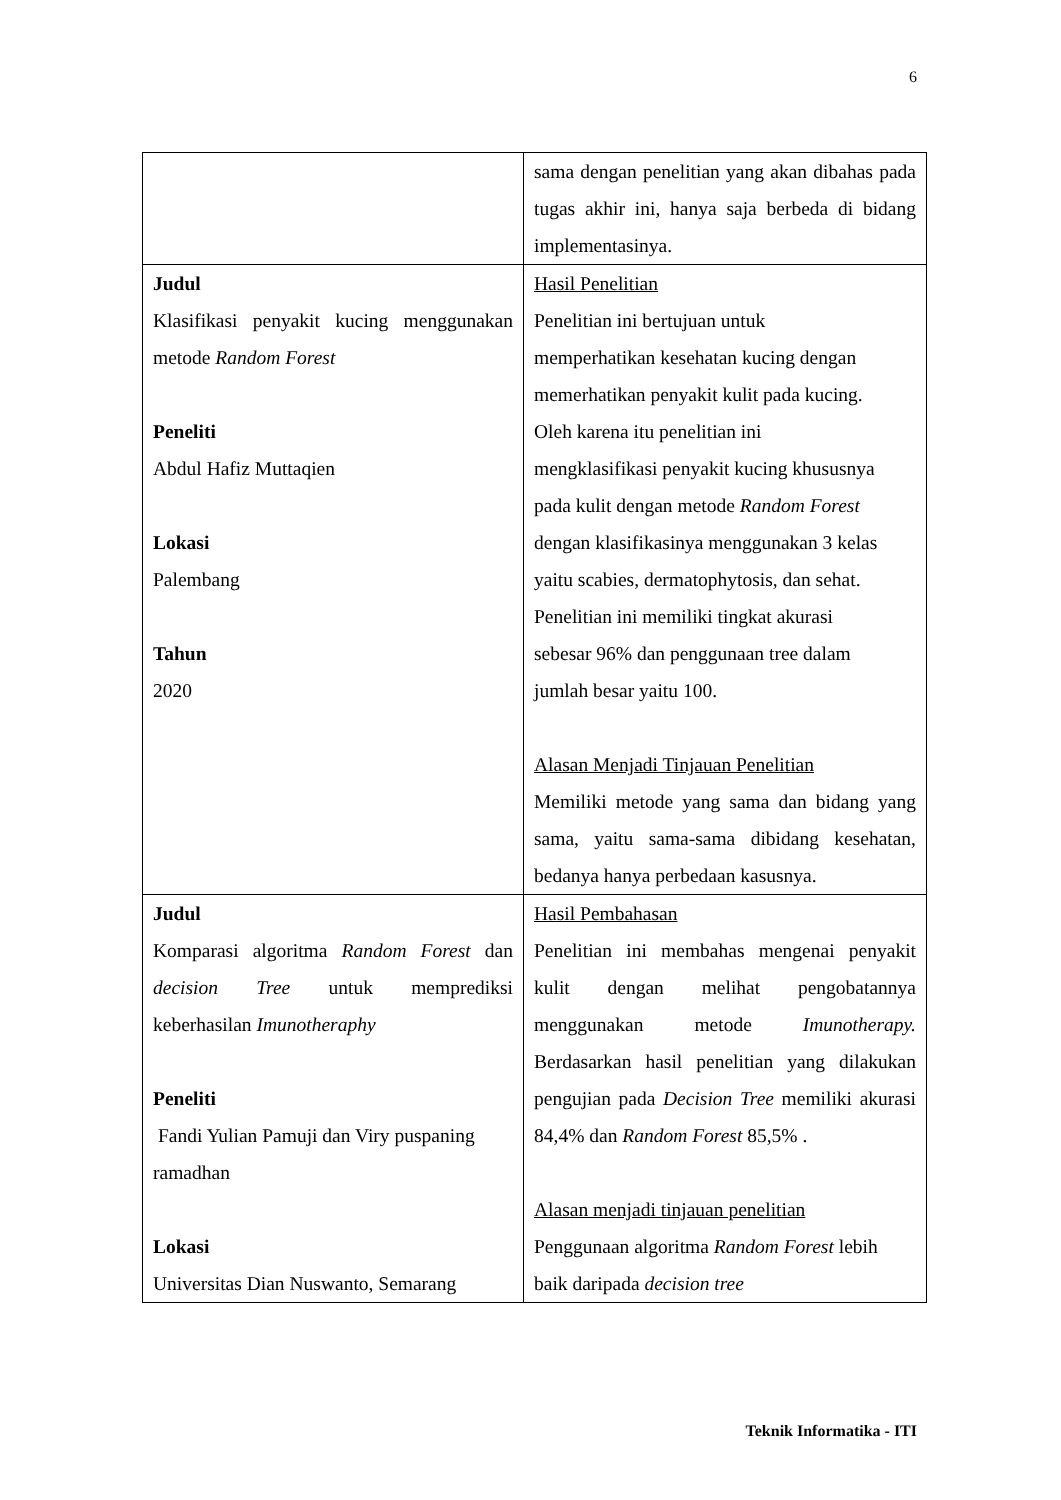6
| | sama dengan penelitian yang akan dibahas pada tugas akhir ini, hanya saja berbeda di bidang implementasinya. |
| Judul Klasifikasi penyakit kucing menggunakan metode Random Forest Peneliti Abdul Hafiz Muttaqien Lokasi Palembang Tahun 2020 | Hasil Penelitian Penelitian ini bertujuan untuk memperhatikan kesehatan kucing dengan memerhatikan penyakit kulit pada kucing. Oleh karena itu penelitian ini mengklasifikasi penyakit kucing khususnya pada kulit dengan metode Random Forest dengan klasifikasinya menggunakan 3 kelas yaitu scabies, dermatophytosis, dan sehat. Penelitian ini memiliki tingkat akurasi sebesar 96% dan penggunaan tree dalam jumlah besar yaitu 100. Alasan Menjadi Tinjauan Penelitian Memiliki metode yang sama dan bidang yang sama, yaitu sama-sama dibidang kesehatan, bedanya hanya perbedaan kasusnya. |
| Judul Komparasi algoritma Random Forest dan decision Tree untuk memprediksi keberhasilan Imunotheraphy Peneliti Fandi Yulian Pamuji dan Viry puspaning ramadhan Lokasi Universitas Dian Nuswanto, Semarang | Hasil Pembahasan Penelitian ini membahas mengenai penyakit kulit dengan melihat pengobatannya menggunakan metode Imunotherapy. Berdasarkan hasil penelitian yang dilakukan pengujian pada Decision Tree memiliki akurasi 84,4% dan Random Forest 85,5% . Alasan menjadi tinjauan penelitian Penggunaan algoritma Random Forest lebih baik daripada decision tree |
Teknik Informatika - ITI